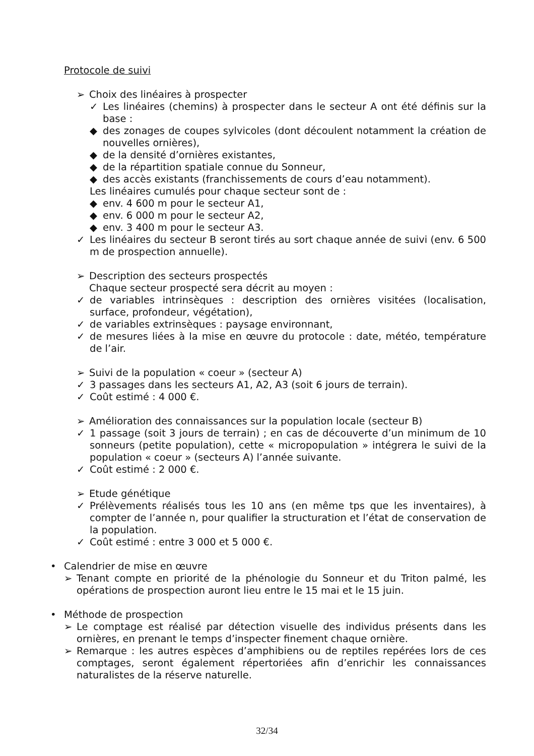Protocole de suivi
➢ Choix des linéaires à prospecter
✓ Les linéaires (chemins) à prospecter dans le secteur A ont été définis sur la base :
◆ des zonages de coupes sylvicoles (dont découlent notamment la création de nouvelles ornières),
◆ de la densité d’ornières existantes,
◆ de la répartition spatiale connue du Sonneur,
◆ des accès existants (franchissements de cours d’eau notamment).
Les linéaires cumulés pour chaque secteur sont de :
◆ env. 4 600 m pour le secteur A1,
◆ env. 6 000 m pour le secteur A2,
◆ env. 3 400 m pour le secteur A3.
✓ Les linéaires du secteur B seront tirés au sort chaque année de suivi (env. 6 500 m de prospection annuelle).
➢ Description des secteurs prospectés
Chaque secteur prospecté sera décrit au moyen :
✓ de variables intrinsèques : description des ornières visitées (localisation, surface, profondeur, végétation),
✓ de variables extrinsèques : paysage environnant,
✓ de mesures liées à la mise en œuvre du protocole : date, météo, température de l’air.
➢ Suivi de la population « coeur » (secteur A)
✓ 3 passages dans les secteurs A1, A2, A3 (soit 6 jours de terrain).
✓ Coût estimé : 4 000 €.
➢ Amélioration des connaissances sur la population locale (secteur B)
✓ 1 passage (soit 3 jours de terrain) ; en cas de découverte d’un minimum de 10 sonneurs (petite population), cette « micropopulation » intégrera le suivi de la population « coeur » (secteurs A) l’année suivante.
✓ Coût estimé : 2 000 €.
➢ Etude génétique
✓ Prélèvements réalisés tous les 10 ans (en même tps que les inventaires), à compter de l’année n, pour qualifier la structuration et l’état de conservation de la population.
✓ Coût estimé : entre 3 000 et 5 000 €.
• Calendrier de mise en œuvre
➢ Tenant compte en priorité de la phénologie du Sonneur et du Triton palmé, les opérations de prospection auront lieu entre le 15 mai et le 15 juin.
• Méthode de prospection
➢ Le comptage est réalisé par détection visuelle des individus présents dans les ornières, en prenant le temps d’inspecter finement chaque ornière.
➢ Remarque : les autres espèces d’amphibiens ou de reptiles repérées lors de ces comptages, seront également répertoriées afin d’enrichir les connaissances naturalistes de la réserve naturelle.
32/34